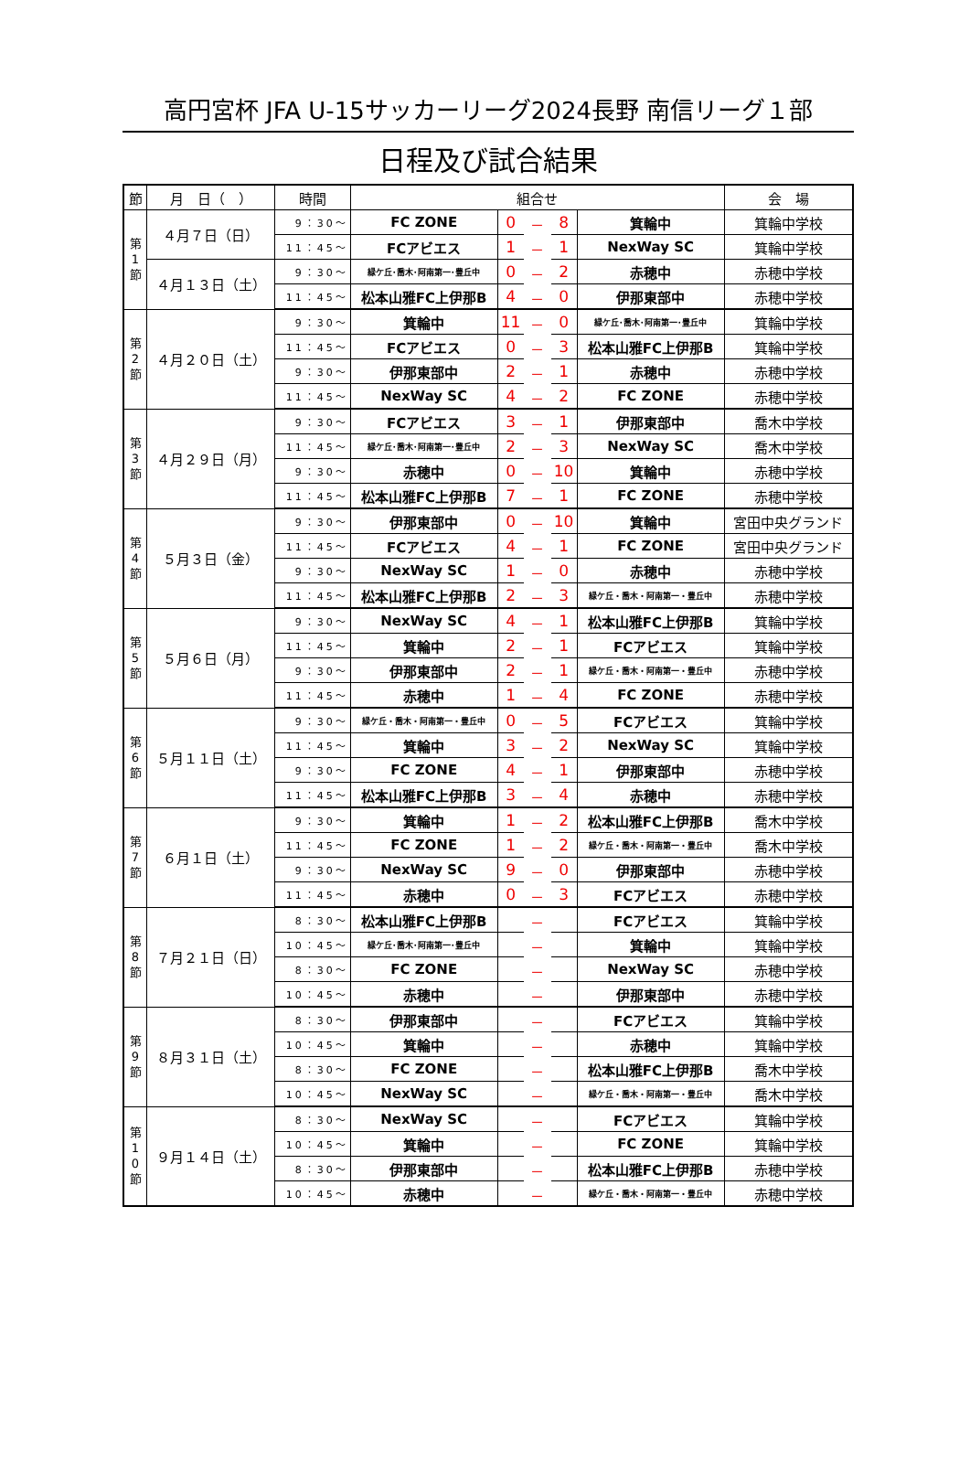高円宮杯 JFA U-15サッカーリーグ2024長野 南信リーグ１部
日程及び試合結果
| 節 | 月 日（ ） | 時間 | 組合せ | | | | | 会 場 |
| --- | --- | --- | --- | --- | --- | --- | --- | --- |
| 第 1 節 | ４月７日（日） | 9：30～ | FC ZONE | 0 | － | 8 | 箕輪中 | 箕輪中学校 |
| | | 11：45～ | FCアビエス | 1 | － | 1 | NexWay SC | 箕輪中学校 |
| | ４月１３日（土） | 9：30～ | 緑ケ丘･喬木･阿南第一･豊丘中 | 0 | － | 2 | 赤穂中 | 赤穂中学校 |
| | | 11：45～ | 松本山雅FC上伊那B | 4 | － | 0 | 伊那東部中 | 赤穂中学校 |
| 第 2 節 | ４月２０日（土） | 9：30～ | 箕輪中 | 11 | － | 0 | 緑ケ丘･喬木･阿南第一･豊丘中 | 箕輪中学校 |
| | | 11：45～ | FCアビエス | 0 | － | 3 | 松本山雅FC上伊那B | 箕輪中学校 |
| | | 9：30～ | 伊那東部中 | 2 | － | 1 | 赤穂中 | 赤穂中学校 |
| | | 11：45～ | NexWay SC | 4 | － | 2 | FC ZONE | 赤穂中学校 |
| 第 3 節 | ４月２９日（月） | 9：30～ | FCアビエス | 3 | － | 1 | 伊那東部中 | 喬木中学校 |
| | | 11：45～ | 緑ケ丘･喬木･阿南第一･豊丘中 | 2 | － | 3 | NexWay SC | 喬木中学校 |
| | | 9：30～ | 赤穂中 | 0 | － | 10 | 箕輪中 | 赤穂中学校 |
| | | 11：45～ | 松本山雅FC上伊那B | 7 | － | 1 | FC ZONE | 赤穂中学校 |
| 第 4 節 | ５月３日（金） | 9：30～ | 伊那東部中 | 0 | － | 10 | 箕輪中 | 宮田中央グランド |
| | | 11：45～ | FCアビエス | 4 | － | 1 | FC ZONE | 宮田中央グランド |
| | | 9：30～ | NexWay SC | 1 | － | 0 | 赤穂中 | 赤穂中学校 |
| | | 11：45～ | 松本山雅FC上伊那B | 2 | － | 3 | 緑ケ丘・喬木・阿南第一・豊丘中 | 赤穂中学校 |
| 第 5 節 | ５月６日（月） | 9：30～ | NexWay SC | 4 | － | 1 | 松本山雅FC上伊那B | 箕輪中学校 |
| | | 11：45～ | 箕輪中 | 2 | － | 1 | FCアビエス | 箕輪中学校 |
| | | 9：30～ | 伊那東部中 | 2 | － | 1 | 緑ケ丘・喬木・阿南第一・豊丘中 | 赤穂中学校 |
| | | 11：45～ | 赤穂中 | 1 | － | 4 | FC ZONE | 赤穂中学校 |
| 第 6 節 | ５月１１日（土） | 9：30～ | 緑ケ丘・喬木・阿南第一・豊丘中 | 0 | － | 5 | FCアビエス | 箕輪中学校 |
| | | 11：45～ | 箕輪中 | 3 | － | 2 | NexWay SC | 箕輪中学校 |
| | | 9：30～ | FC ZONE | 4 | － | 1 | 伊那東部中 | 赤穂中学校 |
| | | 11：45～ | 松本山雅FC上伊那B | 3 | － | 4 | 赤穂中 | 赤穂中学校 |
| 第 7 節 | ６月１日（土） | 9：30～ | 箕輪中 | 1 | － | 2 | 松本山雅FC上伊那B | 喬木中学校 |
| | | 11：45～ | FC ZONE | 1 | － | 2 | 緑ケ丘・喬木・阿南第一・豊丘中 | 喬木中学校 |
| | | 9：30～ | NexWay SC | 9 | － | 0 | 伊那東部中 | 赤穂中学校 |
| | | 11：45～ | 赤穂中 | 0 | － | 3 | FCアビエス | 赤穂中学校 |
| 第 8 節 | ７月２１日（日） | 8：30～ | 松本山雅FC上伊那B | | － | | FCアビエス | 箕輪中学校 |
| | | 10：45～ | 緑ケ丘･喬木･阿南第一･豊丘中 | | － | | 箕輪中 | 箕輪中学校 |
| | | 8：30～ | FC ZONE | | － | | NexWay SC | 赤穂中学校 |
| | | 10：45～ | 赤穂中 | | － | | 伊那東部中 | 赤穂中学校 |
| 第 9 節 | ８月３１日（土） | 8：30～ | 伊那東部中 | | － | | FCアビエス | 箕輪中学校 |
| | | 10：45～ | 箕輪中 | | － | | 赤穂中 | 箕輪中学校 |
| | | 8：30～ | FC ZONE | | － | | 松本山雅FC上伊那B | 喬木中学校 |
| | | 10：45～ | NexWay SC | | － | | 緑ケ丘・喬木・阿南第一・豊丘中 | 喬木中学校 |
| 第 1 0 節 | ９月１４日（土） | 8：30～ | NexWay SC | | － | | FCアビエス | 箕輪中学校 |
| | | 10：45～ | 箕輪中 | | － | | FC ZONE | 箕輪中学校 |
| | | 8：30～ | 伊那東部中 | | － | | 松本山雅FC上伊那B | 赤穂中学校 |
| | | 10：45～ | 赤穂中 | | － | | 緑ケ丘・喬木・阿南第一・豊丘中 | 赤穂中学校 |